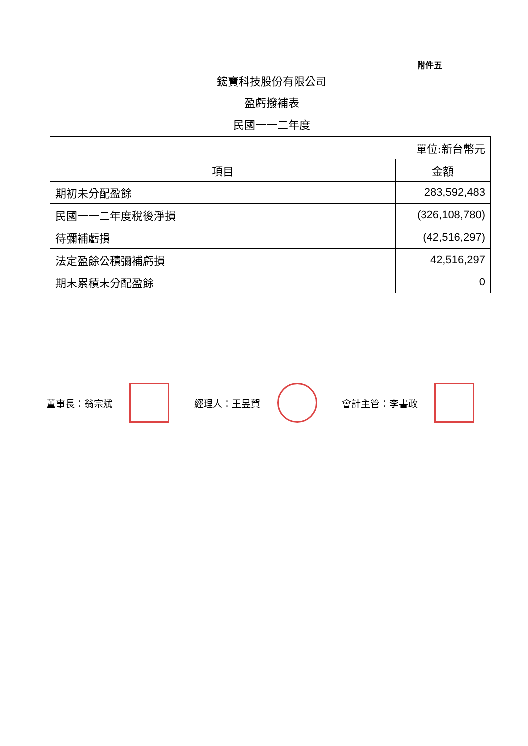附件五
鋐寶科技股份有限公司
盈虧撥補表
民國一一二年度
| 單位:新台幣元 | |
| 項目 | 金額 |
| 期初未分配盈餘 | 283,592,483 |
| 民國一一二年度稅後淨損 | (326,108,780) |
| 待彌補虧損 | (42,516,297) |
| 法定盈餘公積彌補虧損 | 42,516,297 |
| 期末累積未分配盈餘 | 0 |
董事長：翁宗斌 經理人：王昱賀 會計主管：李書政